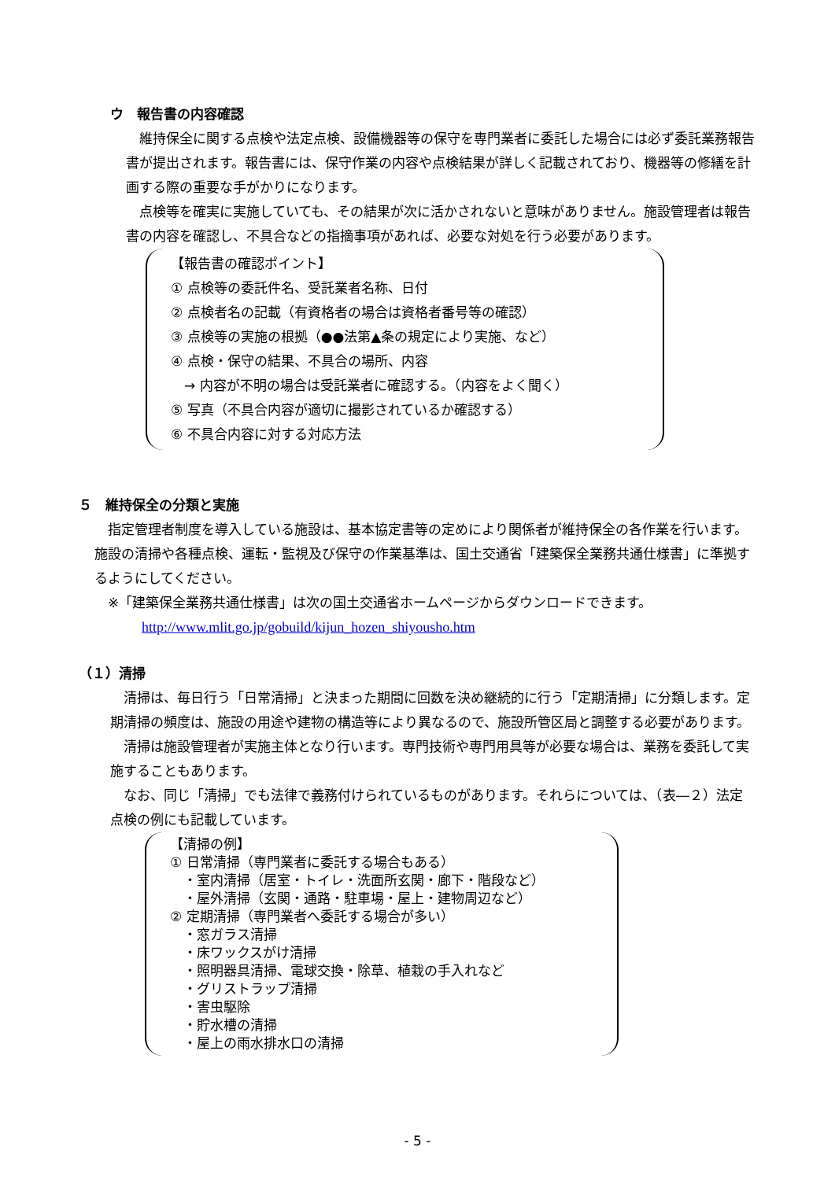ウ　報告書の内容確認
　維持保全に関する点検や法定点検、設備機器等の保守を専門業者に委託した場合には必ず委託業務報告書が提出されます。報告書には、保守作業の内容や点検結果が詳しく記載されており、機器等の修繕を計画する際の重要な手がかりになります。
　点検等を確実に実施していても、その結果が次に活かされないと意味がありません。施設管理者は報告書の内容を確認し、不具合などの指摘事項があれば、必要な対処を行う必要があります。
【報告書の確認ポイント】
① 点検等の委託件名、受託業者名称、日付
② 点検者名の記載（有資格者の場合は資格者番号等の確認）
③ 点検等の実施の根拠（●●法第▲条の規定により実施、など）
④ 点検・保守の結果、不具合の場所、内容
　→ 内容が不明の場合は受託業者に確認する。（内容をよく聞く）
⑤ 写真（不具合内容が適切に撮影されているか確認する）
⑥ 不具合内容に対する対応方法
５　維持保全の分類と実施
　指定管理者制度を導入している施設は、基本協定書等の定めにより関係者が維持保全の各作業を行います。施設の清掃や各種点検、運転・監視及び保守の作業基準は、国土交通省「建築保全業務共通仕様書」に準拠するようにしてください。
　※「建築保全業務共通仕様書」は次の国土交通省ホームページからダウンロードできます。
http://www.mlit.go.jp/gobuild/kijun_hozen_shiyousho.htm
（１）清掃
　清掃は、毎日行う「日常清掃」と決まった期間に回数を決め継続的に行う「定期清掃」に分類します。定期清掃の頻度は、施設の用途や建物の構造等により異なるので、施設所管区局と調整する必要があります。
　清掃は施設管理者が実施主体となり行います。専門技術や専門用具等が必要な場合は、業務を委託して実施することもあります。
　なお、同じ「清掃」でも法律で義務付けられているものがあります。それらについては、（表―２）法定点検の例にも記載しています。
【清掃の例】
① 日常清掃（専門業者に委託する場合もある）
　・室内清掃（居室・トイレ・洗面所玄関・廊下・階段など）
　・屋外清掃（玄関・通路・駐車場・屋上・建物周辺など）
② 定期清掃（専門業者へ委託する場合が多い）
　・窓ガラス清掃
　・床ワックスがけ清掃
　・照明器具清掃、電球交換・除草、植栽の手入れなど
　・グリストラップ清掃
　・害虫駆除
　・貯水槽の清掃
　・屋上の雨水排水口の清掃
- 5 -